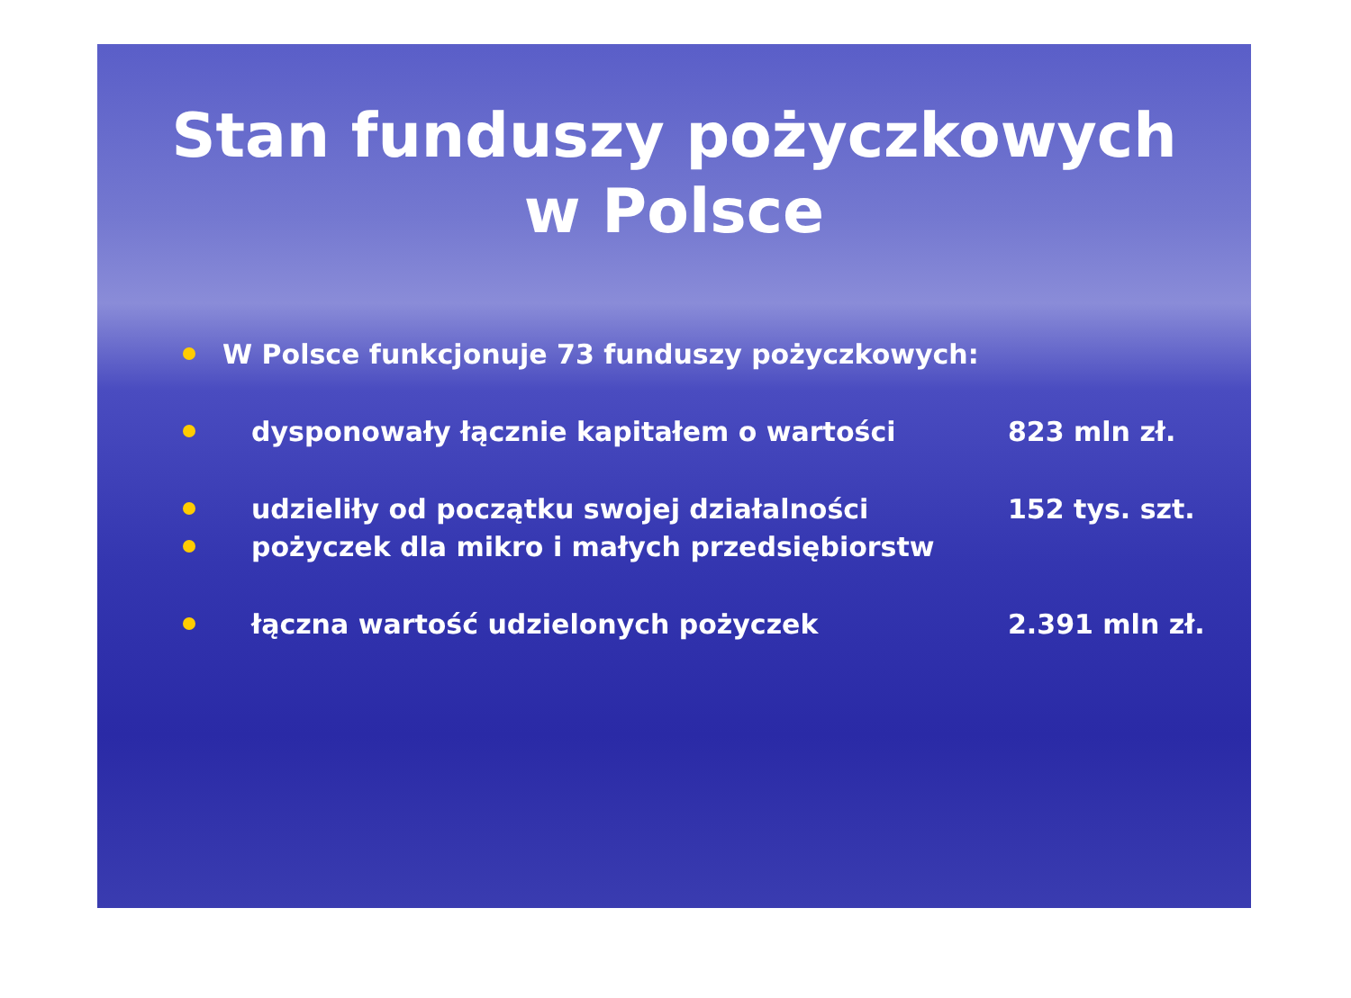Stan funduszy pożyczkowych
w Polsce
W Polsce funkcjonuje 73 funduszy pożyczkowych:
dysponowały łącznie kapitałem o wartości 823 mln zł.
udzieliły od początku swojej działalności 152 tys. szt.
pożyczek dla mikro i małych przedsiębiorstw
łączna wartość udzielonych pożyczek 2.391 mln zł.